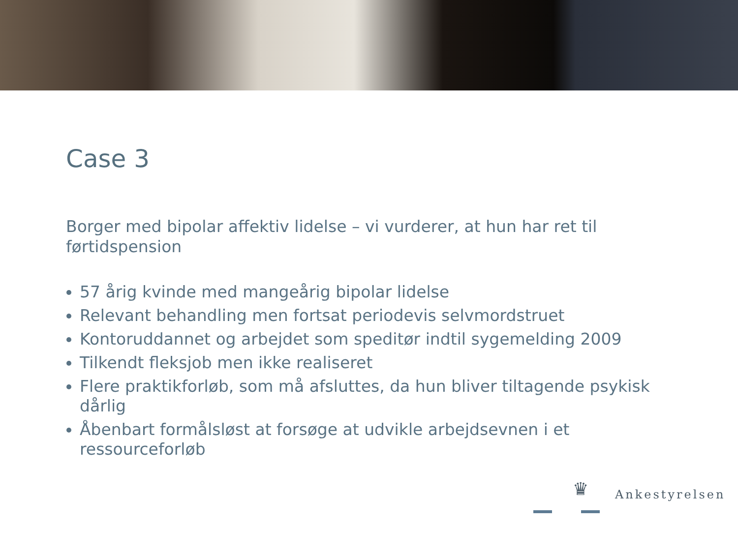Case 3
Borger med bipolar affektiv lidelse – vi vurderer, at hun har ret til førtidspension
57 årig kvinde med mangeårig bipolar lidelse
Relevant behandling men fortsat periodevis selvmordstruet
Kontoruddannet og arbejdet som speditør indtil sygemelding 2009
Tilkendt fleksjob men ikke realiseret
Flere praktikforløb, som må afsluttes, da hun bliver tiltagende psykisk dårlig
Åbenbart formålsløst at forsøge at udvikle arbejdsevnen i et ressourceforløb
♛
Ankestyrelsen